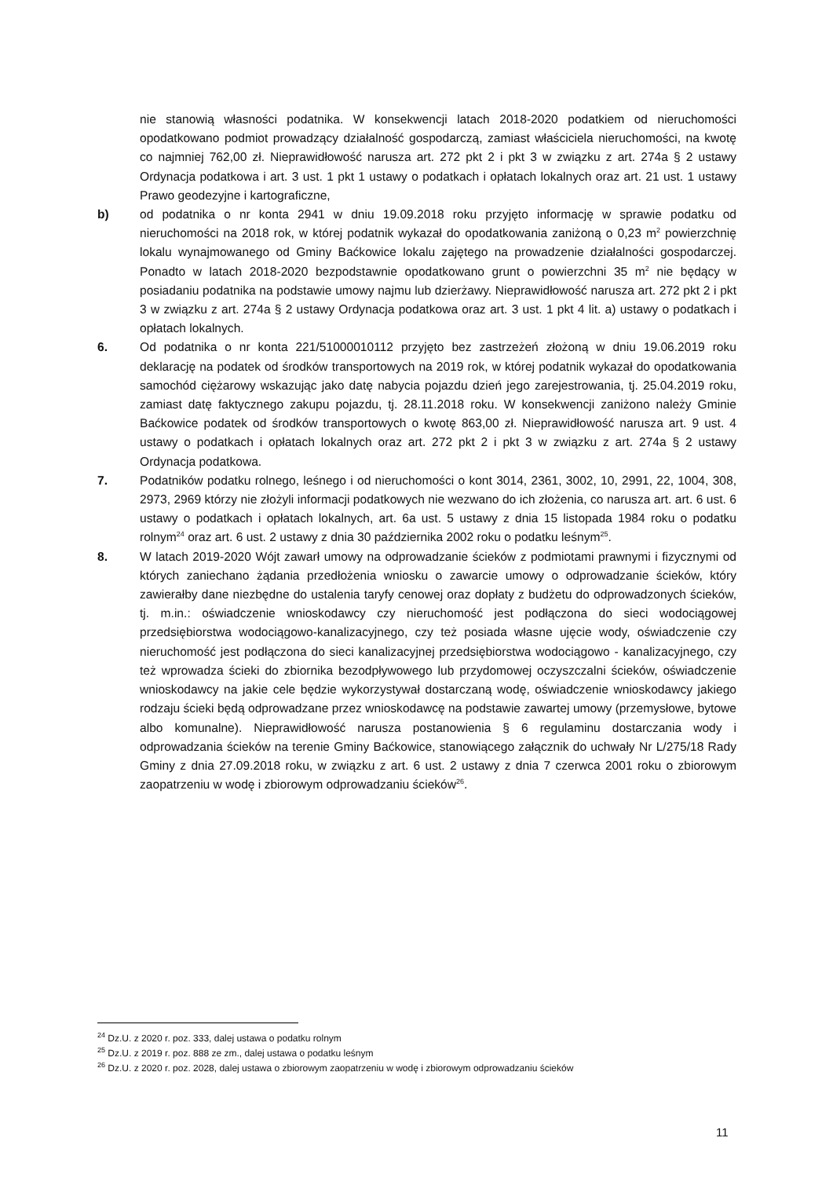nie stanowią własności podatnika. W konsekwencji latach 2018-2020 podatkiem od nieruchomości opodatkowano podmiot prowadzący działalność gospodarczą, zamiast właściciela nieruchomości, na kwotę co najmniej 762,00 zł. Nieprawidłowość narusza art. 272 pkt 2 i pkt 3 w związku z art. 274a § 2 ustawy Ordynacja podatkowa i art. 3 ust. 1 pkt 1 ustawy o podatkach i opłatach lokalnych oraz art. 21 ust. 1 ustawy Prawo geodezyjne i kartograficzne,
b) od podatnika o nr konta 2941 w dniu 19.09.2018 roku przyjęto informację w sprawie podatku od nieruchomości na 2018 rok, w której podatnik wykazał do opodatkowania zaniżoną o 0,23 m<sup>2</sup> powierzchnię lokalu wynajmowanego od Gminy Baćkowice lokalu zajętego na prowadzenie działalności gospodarczej. Ponadto w latach 2018-2020 bezpodstawnie opodatkowano grunt o powierzchni 35 m<sup>2</sup> nie będący w posiadaniu podatnika na podstawie umowy najmu lub dzierżawy. Nieprawidłowość narusza art. 272 pkt 2 i pkt 3 w związku z art. 274a § 2 ustawy Ordynacja podatkowa oraz art. 3 ust. 1 pkt 4 lit. a) ustawy o podatkach i opłatach lokalnych.
6. Od podatnika o nr konta 221/51000010112 przyjęto bez zastrzeżeń złożoną w dniu 19.06.2019 roku deklarację na podatek od środków transportowych na 2019 rok, w której podatnik wykazał do opodatkowania samochód ciężarowy wskazując jako datę nabycia pojazdu dzień jego zarejestrowania, tj. 25.04.2019 roku, zamiast datę faktycznego zakupu pojazdu, tj. 28.11.2018 roku. W konsekwencji zaniżono należy Gminie Baćkowice podatek od środków transportowych o kwotę 863,00 zł. Nieprawidłowość narusza art. 9 ust. 4 ustawy o podatkach i opłatach lokalnych oraz art. 272 pkt 2 i pkt 3 w związku z art. 274a § 2 ustawy Ordynacja podatkowa.
7. Podatników podatku rolnego, leśnego i od nieruchomości o kont 3014, 2361, 3002, 10, 2991, 22, 1004, 308, 2973, 2969 którzy nie złożyli informacji podatkowych nie wezwano do ich złożenia, co narusza art. art. 6 ust. 6 ustawy o podatkach i opłatach lokalnych, art. 6a ust. 5 ustawy z dnia 15 listopada 1984 roku o podatku rolnym<sup>24</sup> oraz art. 6 ust. 2 ustawy z dnia 30 października 2002 roku o podatku leśnym<sup>25</sup>.
8. W latach 2019-2020 Wójt zawarł umowy na odprowadzanie ścieków z podmiotami prawnymi i fizycznymi od których zaniechano żądania przedłożenia wniosku o zawarcie umowy o odprowadzanie ścieków, który zawierałby dane niezbędne do ustalenia taryfy cenowej oraz dopłaty z budżetu do odprowadzonych ścieków, tj. m.in.: oświadczenie wnioskodawcy czy nieruchomość jest podłączona do sieci wodociągowej przedsiębiorstwa wodociągowo-kanalizacyjnego, czy też posiada własne ujęcie wody, oświadczenie czy nieruchomość jest podłączona do sieci kanalizacyjnej przedsiębiorstwa wodociągowo - kanalizacyjnego, czy też wprowadza ścieki do zbiornika bezodpływowego lub przydomowej oczyszczalni ścieków, oświadczenie wnioskodawcy na jakie cele będzie wykorzystywał dostarczaną wodę, oświadczenie wnioskodawcy jakiego rodzaju ścieki będą odprowadzane przez wnioskodawcę na podstawie zawartej umowy (przemysłowe, bytowe albo komunalne). Nieprawidłowość narusza postanowienia § 6 regulaminu dostarczania wody i odprowadzania ścieków na terenie Gminy Baćkowice, stanowiącego załącznik do uchwały Nr L/275/18 Rady Gminy z dnia 27.09.2018 roku, w związku z art. 6 ust. 2 ustawy z dnia 7 czerwca 2001 roku o zbiorowym zaopatrzeniu w wodę i zbiorowym odprowadzaniu ścieków<sup>26</sup>.
<sup>24</sup> Dz.U. z 2020 r. poz. 333, dalej ustawa o podatku rolnym
<sup>25</sup> Dz.U. z 2019 r. poz. 888 ze zm., dalej ustawa o podatku leśnym
<sup>26</sup> Dz.U. z 2020 r. poz. 2028, dalej ustawa o zbiorowym zaopatrzeniu w wodę i zbiorowym odprowadzaniu ścieków
11